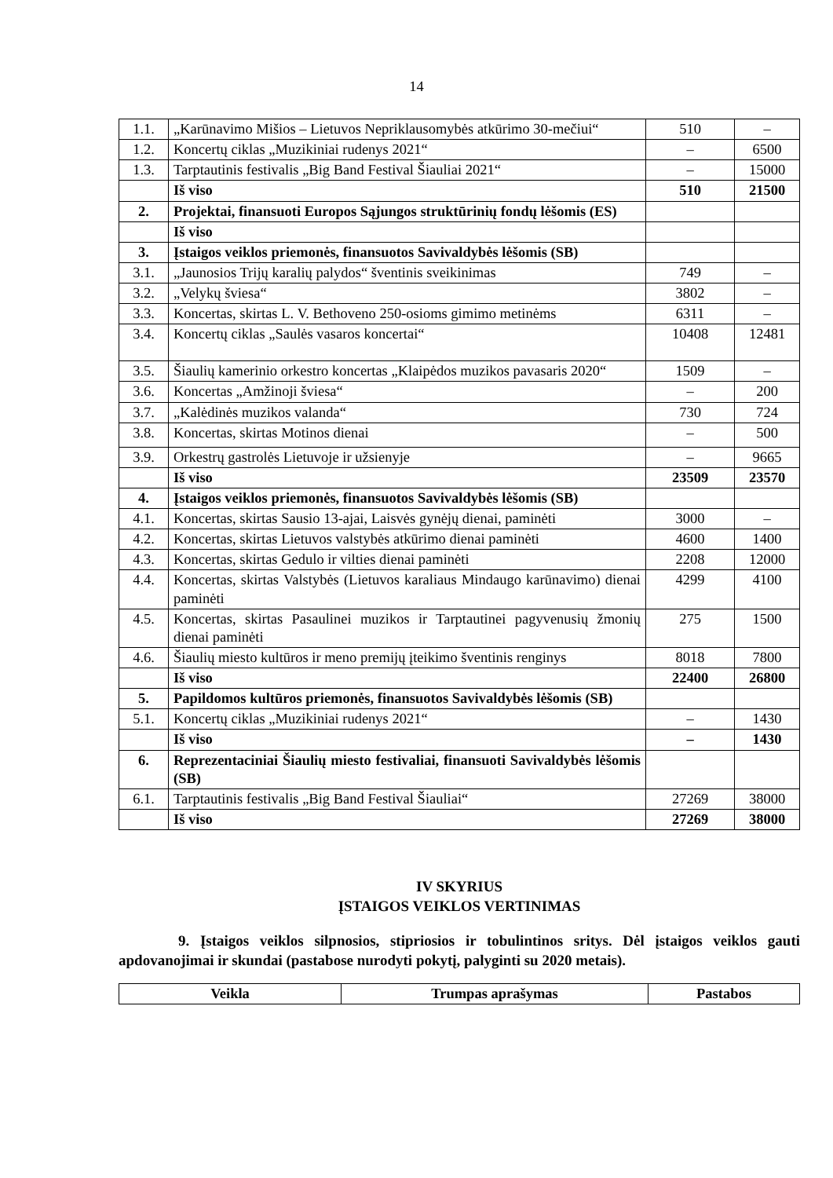14
| 1.1. | „Karūnavimo Mišios – Lietuvos Nepriklausomybės atkūrimo 30-mečiui“ | 510 | – |
| 1.2. | Koncertų ciklas „Muzikiniai rudenys 2021“ | – | 6500 |
| 1.3. | Tarptautinis festivalis „Big Band Festival Šiauliai 2021“ | – | 15000 |
| | Iš viso | 510 | 21500 |
| 2. | Projektai, finansuoti Europos Sąjungos struktūrinių fondų lėšomis (ES) | | |
| | Iš viso | | |
| 3. | Įstaigos veiklos priemonės, finansuotos Savivaldybės lėšomis (SB) | | |
| 3.1. | „Jaunosios Trijų karalių palydos“ šventinis sveikinimas | 749 | – |
| 3.2. | „Velykų šviesa“ | 3802 | – |
| 3.3. | Koncertas, skirtas L. V. Bethoveno 250-osioms gimimo metinėms | 6311 | – |
| 3.4. | Koncertų ciklas „Saulės vasaros koncertai“ | 10408 | 12481 |
| 3.5. | Šiaulių kamerinio orkestro koncertas „Klaipėdos muzikos pavasaris 2020“ | 1509 | – |
| 3.6. | Koncertas „Amžinoji šviesa“ | – | 200 |
| 3.7. | „Kalėdinės muzikos valanda“ | 730 | 724 |
| 3.8. | Koncertas, skirtas Motinos dienai | – | 500 |
| 3.9. | Orkestrų gastrolės Lietuvoje ir užsienyje | – | 9665 |
| | Iš viso | 23509 | 23570 |
| 4. | Įstaigos veiklos priemonės, finansuotos Savivaldybės lėšomis (SB) | | |
| 4.1. | Koncertas, skirtas Sausio 13-ajai, Laisvės gynėjų dienai, paminėti | 3000 | – |
| 4.2. | Koncertas, skirtas Lietuvos valstybės atkūrimo dienai paminėti | 4600 | 1400 |
| 4.3. | Koncertas, skirtas Gedulo ir vilties dienai paminėti | 2208 | 12000 |
| 4.4. | Koncertas, skirtas Valstybės (Lietuvos karaliaus Mindaugo karūnavimo) dienai paminėti | 4299 | 4100 |
| 4.5. | Koncertas, skirtas Pasaulinei muzikos ir Tarptautinei pagyvenusių žmonių dienai paminėti | 275 | 1500 |
| 4.6. | Šiaulių miesto kultūros ir meno premijų įteikimo šventinis renginys | 8018 | 7800 |
| | Iš viso | 22400 | 26800 |
| 5. | Papildomos kultūros priemonės, finansuotos Savivaldybės lėšomis (SB) | | |
| 5.1. | Koncertų ciklas „Muzikiniai rudenys 2021“ | – | 1430 |
| | Iš viso | – | 1430 |
| 6. | Reprezentaciniai Šiaulių miesto festivaliai, finansuoti Savivaldybės lėšomis (SB) | | |
| 6.1. | Tarptautinis festivalis „Big Band Festival Šiauliai“ | 27269 | 38000 |
| | Iš viso | 27269 | 38000 |
IV SKYRIUS
ĮSTAIGOS VEIKLOS VERTINIMAS
9. Įstaigos veiklos silpnosios, stipriosios ir tobulintinos sritys. Dėl įstaigos veiklos gauti apdovanojimai ir skundai (pastabose nurodyti pokytį, palyginti su 2020 metais).
| Veikla | Trumpas aprašymas | Pastabos |
| --- | --- | --- |